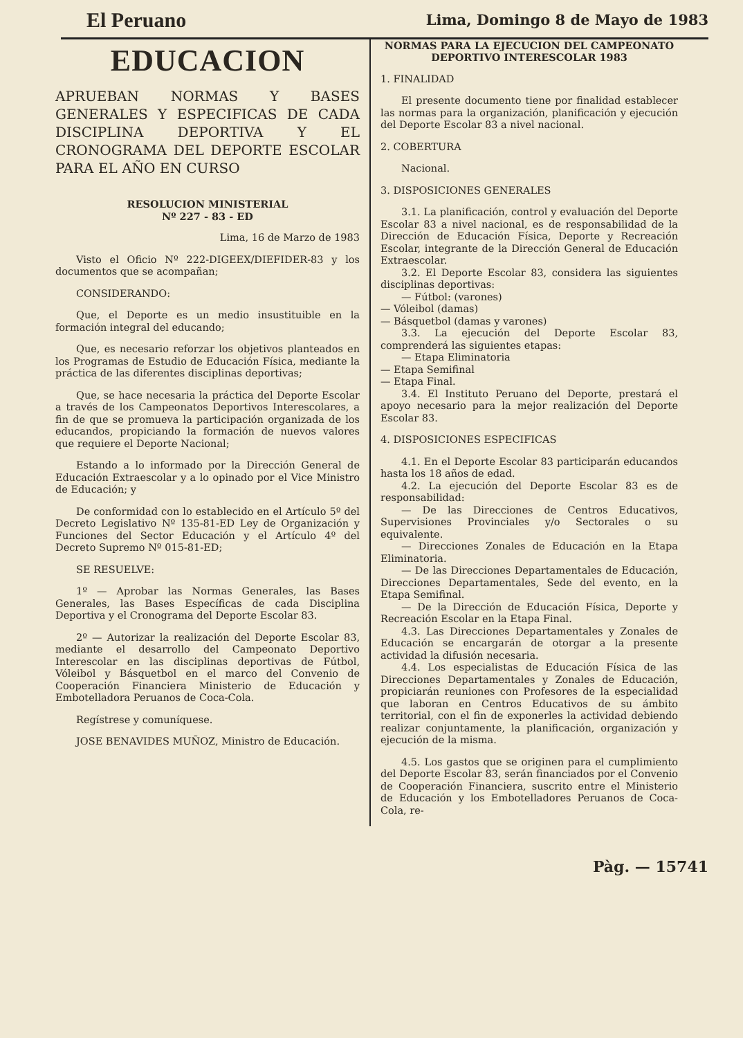El Peruano
Lima, Domingo 8 de Mayo de 1983
EDUCACION
APRUEBAN NORMAS Y BASES GENERALES Y ESPECIFICAS DE CADA DISCIPLINA DEPORTIVA Y EL CRONOGRAMA DEL DEPORTE ESCOLAR PARA EL AÑO EN CURSO
RESOLUCION MINISTERIAL
Nº 227 - 83 - ED
Lima, 16 de Marzo de 1983
Visto el Oficio Nº 222-DIGEEX/DIEFIDER-83 y los documentos que se acompañan;
CONSIDERANDO:
Que, el Deporte es un medio insustituible en la formación integral del educando;
Que, es necesario reforzar los objetivos planteados en los Programas de Estudio de Educación Física, mediante la práctica de las diferentes disciplinas deportivas;
Que, se hace necesaria la práctica del Deporte Escolar a través de los Campeonatos Deportivos Interescolares, a fin de que se promueva la participación organizada de los educandos, propiciando la formación de nuevos valores que requiere el Deporte Nacional;
Estando a lo informado por la Dirección General de Educación Extraescolar y a lo opinado por el Vice Ministro de Educación; y
De conformidad con lo establecido en el Artículo 5º del Decreto Legislativo Nº 135-81-ED Ley de Organización y Funciones del Sector Educación y el Artículo 4º del Decreto Supremo Nº 015-81-ED;
SE RESUELVE:
1º — Aprobar las Normas Generales, las Bases Generales, las Bases Específicas de cada Disciplina Deportiva y el Cronograma del Deporte Escolar 83.
2º — Autorizar la realización del Deporte Escolar 83, mediante el desarrollo del Campeonato Deportivo Interescolar en las disciplinas deportivas de Fútbol, Vóleibol y Básquetbol en el marco del Convenio de Cooperación Financiera Ministerio de Educación y Embotelladora Peruanos de Coca-Cola.
Regístrese y comuníquese.
JOSE BENAVIDES MUÑOZ, Ministro de Educación.
NORMAS PARA LA EJECUCION DEL CAMPEONATO DEPORTIVO INTERESCOLAR 1983
1. FINALIDAD
El presente documento tiene por finalidad establecer las normas para la organización, planificación y ejecución del Deporte Escolar 83 a nivel nacional.
2. COBERTURA
Nacional.
3. DISPOSICIONES GENERALES
3.1. La planificación, control y evaluación del Deporte Escolar 83 a nivel nacional, es de responsabilidad de la Dirección de Educación Física, Deporte y Recreación Escolar, integrante de la Dirección General de Educación Extraescolar.
3.2. El Deporte Escolar 83, considera las siguientes disciplinas deportivas:
— Fútbol: (varones)
— Vóleibol (damas)
— Básquetbol (damas y varones)
3.3. La ejecución del Deporte Escolar 83, comprenderá las siguientes etapas:
— Etapa Eliminatoria
— Etapa Semifinal
— Etapa Final.
3.4. El Instituto Peruano del Deporte, prestará el apoyo necesario para la mejor realización del Deporte Escolar 83.
4. DISPOSICIONES ESPECIFICAS
4.1. En el Deporte Escolar 83 participarán educandos hasta los 18 años de edad.
4.2. La ejecución del Deporte Escolar 83 es de responsabilidad:
— De las Direcciones de Centros Educativos, Supervisiones Provinciales y/o Sectorales o su equivalente.
— Direcciones Zonales de Educación en la Etapa Eliminatoria.
— De las Direcciones Departamentales de Educación, Direcciones Departamentales, Sede del evento, en la Etapa Semifinal.
— De la Dirección de Educación Física, Deporte y Recreación Escolar en la Etapa Final.
4.3. Las Direcciones Departamentales y Zonales de Educación se encargarán de otorgar a la presente actividad la difusión necesaria.
4.4. Los especialistas de Educación Física de las Direcciones Departamentales y Zonales de Educación, propiciarán reuniones con Profesores de la especialidad que laboran en Centros Educativos de su ámbito territorial, con el fin de exponerles la actividad debiendo realizar conjuntamente, la planificación, organización y ejecución de la misma.
4.5. Los gastos que se originen para el cumplimiento del Deporte Escolar 83, serán financiados por el Convenio de Cooperación Financiera, suscrito entre el Ministerio de Educación y los Embotelladores Peruanos de Coca-Cola, re-
Pàg. — 15741